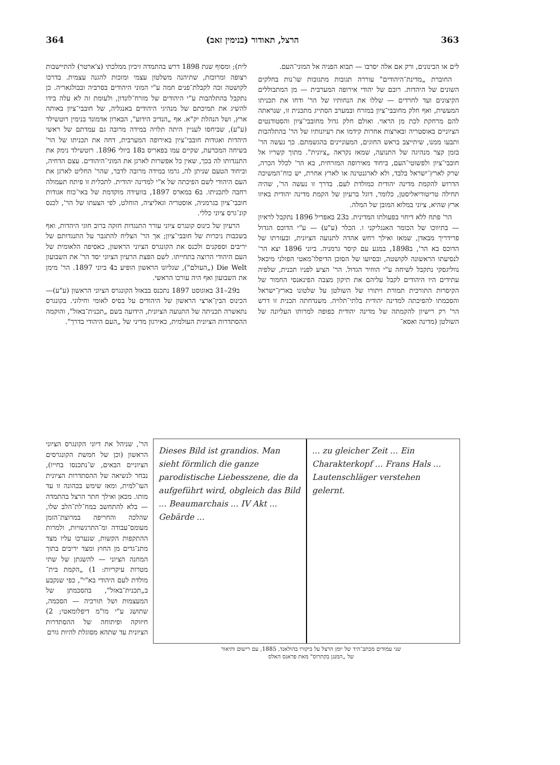364 הרצל, תאודור (בנימין זאב) 363
לים או הבינונים, ורק אם אלה יסרבו — תבוא הפניה אל המוני־העם.
החוברת „מדינת־היהודים" עוררה תגובות מתגובות שו־נות בחלקים השונים של היהדות. רובם של יהודי אירופה המערבית — מן המתבוללים הקיצונים ועד לחרדים — שללו את הנחותיו של הר' ודחו את תכניתו המעשית, ואף חלק מחובבי־ציון במזרח ובמערב הסתייג מתכנית זו, שנראתה להם מרחקת לכת מן הראוי. ואולם חלק גדול מחובבי־ציון והסטודנטים הציוניים באוסטריה ובארצות אחרות קידמו את רעיונותיו של הר' בהתלהבות ותבעו ממנו, שיתייצב בראש החוגים, המעוניינים בהגשמתם. כך נעשה הר' בזמן קצר מנהיגה של התנועה, שמאז נקראה „ציונית". מתוך קשריו אל חובבי־ציון ולפשוטי־העם, ביחוד מאירופה המזרחית, בא הר' לכלל הכרה, שרק לארץ־ישראל בלבד, ולא לארגנטינה או לארץ אחרת, יש כוח־המשיכה הדרוש להקמת מדינה יהודית כמולדת לעם. בדרך זו נעשה הר', שהיה תחילה טריטוריאליסטן, כלומר, דוגל ברעיון של הקמת מדינה יהודית באיזו ארץ שהיא, ציוני במלוא המובן של המלה.
הר' פתח ללא דיחוי בפעולתו המדינית. ב23 באפריל 1896 נתקבל לראיון — בתיווכו של הכומר האנגליקני ו. הכלר (ע"ע) — ע"י הדוכס הגדול פרידריך מבאדן, שמאז ואילך רחש אהדה לתנועה הציונית, ובעזרתו של הדוכס בא הר', ב1898, במגע עם קיסר גרמניה. ביוני 1896 יצא הר' לנסיעתו הראשונה לקושטה, ובסיועו של הסוכן הדיפלו־מאטי הפולני מיכאל נווליגסקי נתקבל לשיחה ע"י הווזיר הגדול. הר' הציע לפניו תכנית, שלפיה עתידים היו היהודים לקבל עליהם את תיקון מצבה הפינאנסי החמור של הקיסרות התורכית תמורת ויתורו של השולטן על שלטונו בארץ־ישראל והסכמתו להפיכתה למדינה יהודית בלתי־תלויה. משנדחתה תכנית זו דרש הר' רק רישיון להקמתה של מדינה יהודית כפופה למרותו העליונה של השולטן (מדינה ואסא־
לית); ומסוף שנת 1898 דרש בהתמדה זיכיון ממלכתי (צ'ארטר) להתיישבות רצופה ומרוכזת, שתיהנה משלטון עצמי ומזכות להגנה עצמית. בדרכו לקושטה זכה לקבלת־פנים חמה ע"י המוני היהודים בסרביה ובבולגאריה. כן נתקבל בהתלהבות ע"י היהודים של מזרח־לונדון, ולעומת זה לא עלה בידו להשיג את תמיכתם של מנהיגי היהודים באנגליה, של חובבי־ציון באותה ארץ, ושל הנהלת יק"א. אף „הנדיב הידוע", הבארון אדמונד בנימין רוטשילד (ע"ע), שביחסו לעניין היתה תלויה במידה מרובה גם עמדתם של ראשי היהדות ואגודות חובבי־ציון באירופה המערבית, דחה את תכניתו של הר' בשיחה המכרעת, שקיים עמו בפאריס ב18 ביולי 1896. רוטשילד נימק את התנגדותו לה בכך, שאין כל אפשרות לארגן את המוני־היהודים. עצם הדחיה, וביחוד הטעם שניתן לה, גרמו במידה מרובה לדבר, שהר' החליט לארגן את העם היהודי לשם הפיכתה של א"י למדינה יהודית. לתכלית זו פיתח תעמולה רחבה לתכניתו. ב6 במארס 1897, בוועידה מוקדמת של באי־כוח אגודות חובבי־ציון בגרמניה, אוסטריה וגאליציה, הוחלט, לפי הצעתו של הר', לכנס קונ־גרס ציוני כללי.
הרעיון של כינוס קונגרס ציוני עורר התנגדות חזקה ברוב חוגי היהדות, ואף בשכבות ניכרות של חובבי־ציון; אך הר' הצליח להתגבר על התנגדותם של יריבים וספקנים ולכנס את הקונגרס הציוני הראשון, כאסיפה הלאומית של העם היהודי הרוצה בתחייתו. לשם הפצת הרעיון הציוני יסד הר' את השבועון Die Welt („העולם"), שגליונו הראשון הופיע ב4 ביוני 1897. הר' מימן את השבועון ואף היה עורכו הראשי.
ב29–31 באוגוסט 1897 נתכנס בבאזל הקונגרס הציוני הראשון (ע"ע)—הכינוס הבין־ארצי הראשון של היהודים על בסיס לאומי וחילוני. בקונגרס נתאשרה תכניתה של התנועה הציונית, הידועה בשם „תכנית־באזל", והוקמה ההסתדרות הציונית העולמית, כאירגון מדיני של „העם היהודי בדרך".
הר', שניהל את דיוני הקונגרס הציוני הראשון (וכן של חמשת הקונגרסים הציוניים הבאים, ש־נתכנסו בחייו), נבחר לנשיאה של ההסתדרות הציונית העו־למית, ומאז שימש בכהונה זו עד מותו. מכאן ואילך חתר הרצל בהתמדה — בלא להתחשב במח־לת־הלב שלו, שהלכה והחריפה במרוצת־הזמן מעומס־עבודה ומ־התרגשויות, ולמרות ההתקפות הקשות, שנערכו עליו מצד מתנ־גדים מן החוץ ומצד יריבים בתוך המחנה הציוני — להשגתן של שתי מטרות עיקריות: 1) „הקמת בית־מולדת לעם היהודי בא"י", כפי שנקבע ב„תכנית־באזל", בהסכמתן של המעצמות ושל תורכיה — הסכמה, שתושג ע"י מו"מ דיפלומאטי; 2) חיזוקה ופיתוחה של ההסתדרות הציונית עד שתהא מסוגלת להיות גורם
Dieses Bild ist grandios. Man sieht förmlich die ganze parodistische Liebesszene, die da aufgeführt wird, obgleich das Bild ... Beaumarchais ... IV Akt ... Gebärde ...
... zu gleicher Zeit ... Ein Charakterkopf ... Frans Hals ... Lautenschläger verstehen gelernt.
שני עמודים מכתב־היד של יומן הרצל על ביקורו בהולאנד, 1885, עם רישום ותיאור
של „המנגן בקתרוס" מאת פראנס האלס